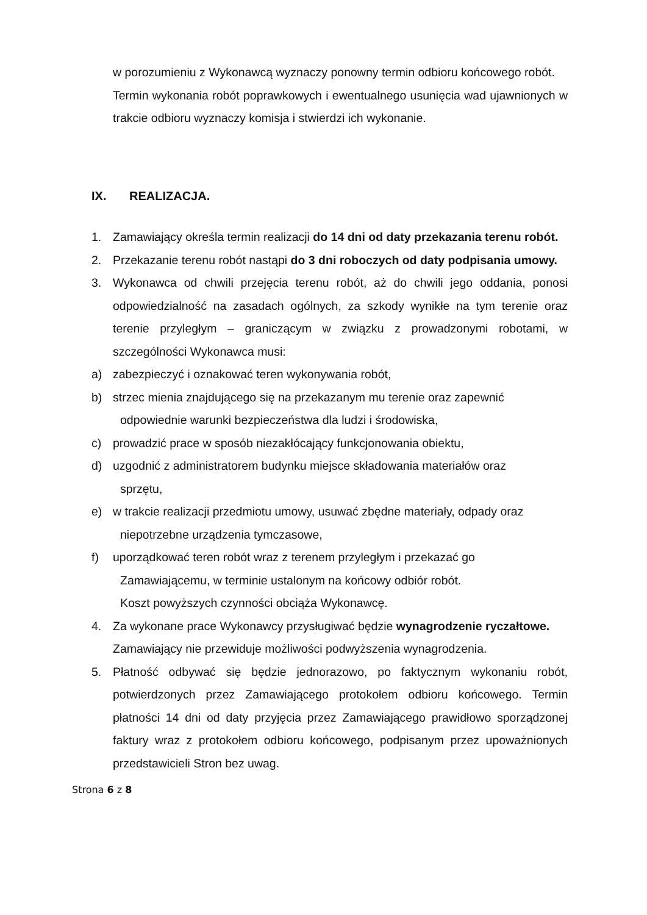w porozumieniu z Wykonawcą wyznaczy ponowny termin odbioru końcowego robót.
Termin wykonania robót poprawkowych i ewentualnego usunięcia wad ujawnionych w trakcie odbioru wyznaczy komisja i stwierdzi ich wykonanie.
IX. REALIZACJA.
1. Zamawiający określa termin realizacji do 14 dni od daty przekazania terenu robót.
2. Przekazanie terenu robót nastąpi do 3 dni roboczych od daty podpisania umowy.
3. Wykonawca od chwili przejęcia terenu robót, aż do chwili jego oddania, ponosi odpowiedzialność na zasadach ogólnych, za szkody wynikłe na tym terenie oraz terenie przyległym – graniczącym w związku z prowadzonymi robotami, w szczególności Wykonawca musi:
a) zabezpieczyć i oznakować teren wykonywania robót,
b) strzec mienia znajdującego się na przekazanym mu terenie oraz zapewnić
odpowiednie warunki bezpieczeństwa dla ludzi i środowiska,
c) prowadzić prace w sposób niezakłócający funkcjonowania obiektu,
d) uzgodnić z administratorem budynku miejsce składowania materiałów oraz
sprzętu,
e) w trakcie realizacji przedmiotu umowy, usuwać zbędne materiały, odpady oraz
niepotrzebne urządzenia tymczasowe,
f) uporządkować teren robót wraz z terenem przyległym i przekazać go
Zamawiającemu, w terminie ustalonym na końcowy odbiór robót.
Koszt powyższych czynności obciąża Wykonawcę.
4. Za wykonane prace Wykonawcy przysługiwać będzie wynagrodzenie ryczałtowe.
Zamawiający nie przewiduje możliwości podwyższenia wynagrodzenia.
5. Płatność odbywać się będzie jednorazowo, po faktycznym wykonaniu robót, potwierdzonych przez Zamawiającego protokołem odbioru końcowego. Termin płatności 14 dni od daty przyjęcia przez Zamawiającego prawidłowo sporządzonej faktury wraz z protokołem odbioru końcowego, podpisanym przez upoważnionych przedstawicieli Stron bez uwag.
Strona 6 z 8